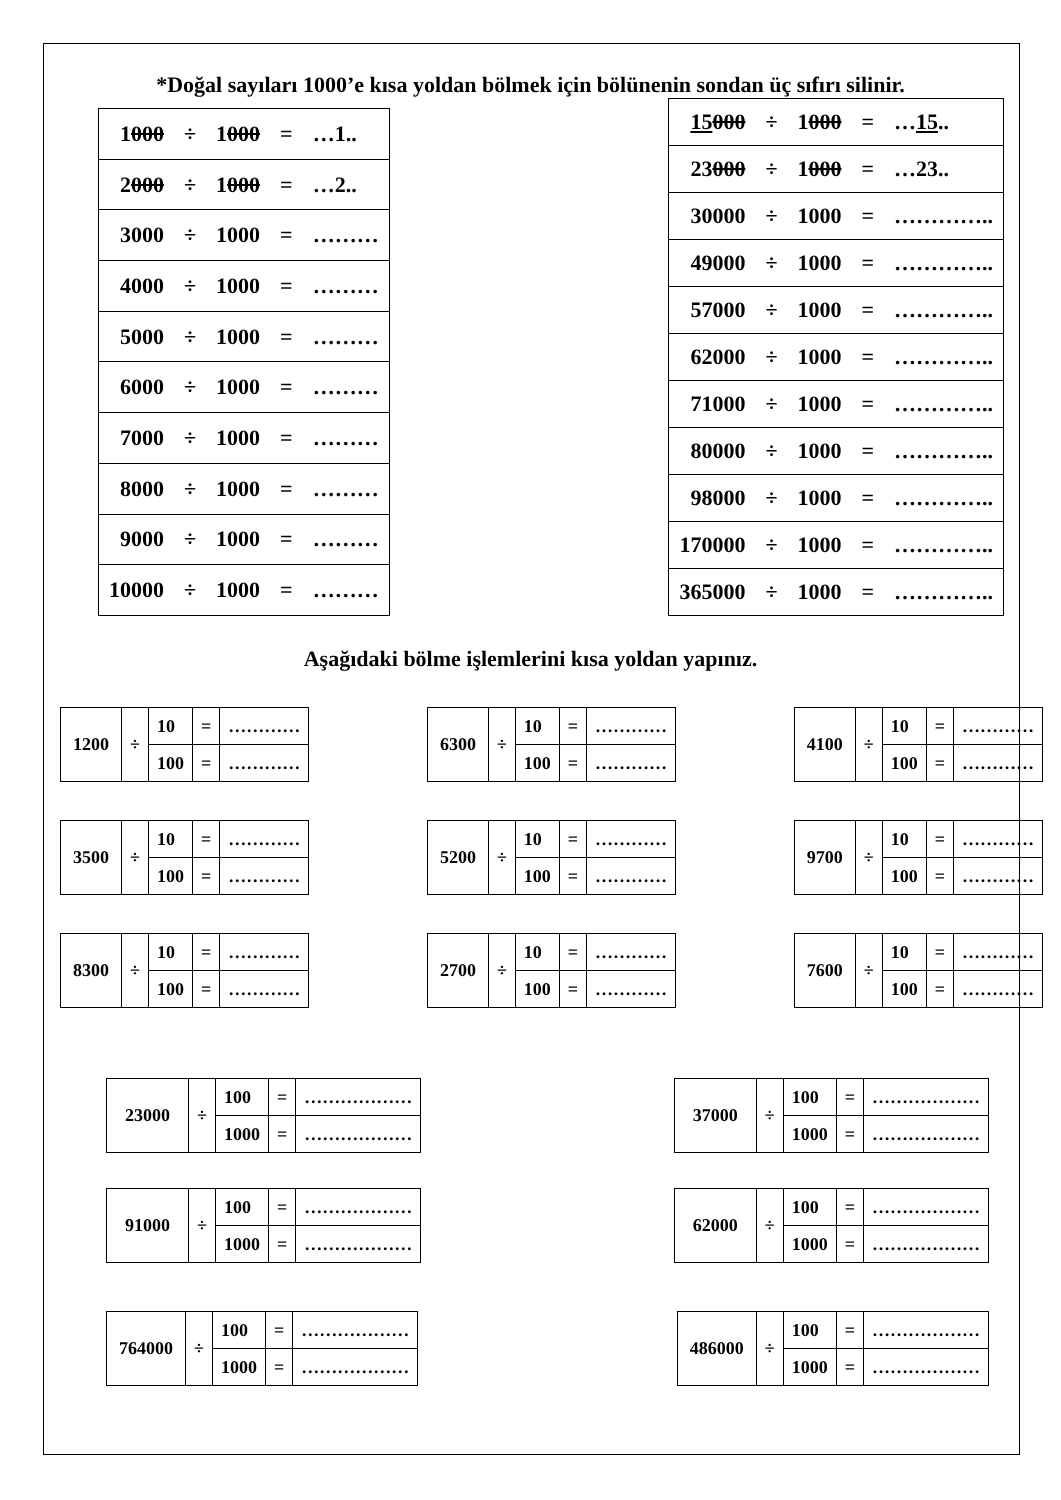*Doğal sayıları 1000’e kısa yoldan bölmek için bölünenin sondan üç sıfırı silinir.
| 1 000 | ÷ | 1 000 | = | …1.. |
| 2 000 | ÷ | 1 000 | = | …2.. |
| 3000 | ÷ | 1000 | = | ……… |
| 4000 | ÷ | 1000 | = | ……… |
| 5000 | ÷ | 1000 | = | ……… |
| 6000 | ÷ | 1000 | = | ……… |
| 7000 | ÷ | 1000 | = | ……… |
| 8000 | ÷ | 1000 | = | ……… |
| 9000 | ÷ | 1000 | = | ……… |
| 10000 | ÷ | 1000 | = | ……… |
| 15 000 | ÷ | 1 000 | = | … 15 .. |
| 23 000 | ÷ | 1 000 | = | …23.. |
| 30000 | ÷ | 1000 | = | ………….. |
| 49000 | ÷ | 1000 | = | ………….. |
| 57000 | ÷ | 1000 | = | ………….. |
| 62000 | ÷ | 1000 | = | ………….. |
| 71000 | ÷ | 1000 | = | ………….. |
| 80000 | ÷ | 1000 | = | ………….. |
| 98000 | ÷ | 1000 | = | ………….. |
| 170000 | ÷ | 1000 | = | ………….. |
| 365000 | ÷ | 1000 | = | ………….. |
Aşağıdaki bölme işlemlerini kısa yoldan yapınız.
| 1200 | ÷ | 10 | = | ………… |
| | | 100 | = | ………… |
| 6300 | ÷ | 10 | = | ………… |
| | | 100 | = | ………… |
| 4100 | ÷ | 10 | = | ………… |
| | | 100 | = | ………… |
| 3500 | ÷ | 10 | = | ………… |
| | | 100 | = | ………… |
| 5200 | ÷ | 10 | = | ………… |
| | | 100 | = | ………… |
| 9700 | ÷ | 10 | = | ………… |
| | | 100 | = | ………… |
| 8300 | ÷ | 10 | = | ………… |
| | | 100 | = | ………… |
| 2700 | ÷ | 10 | = | ………… |
| | | 100 | = | ………… |
| 7600 | ÷ | 10 | = | ………… |
| | | 100 | = | ………… |
| 23000 | ÷ | 100 | = | ……………… |
| | | 1000 | = | ……………… |
| 37000 | ÷ | 100 | = | ……………… |
| | | 1000 | = | ……………… |
| 91000 | ÷ | 100 | = | ……………… |
| | | 1000 | = | ……………… |
| 62000 | ÷ | 100 | = | ……………… |
| | | 1000 | = | ……………… |
| 764000 | ÷ | 100 | = | ……………… |
| | | 1000 | = | ……………… |
| 486000 | ÷ | 100 | = | ……………… |
| | | 1000 | = | ……………… |